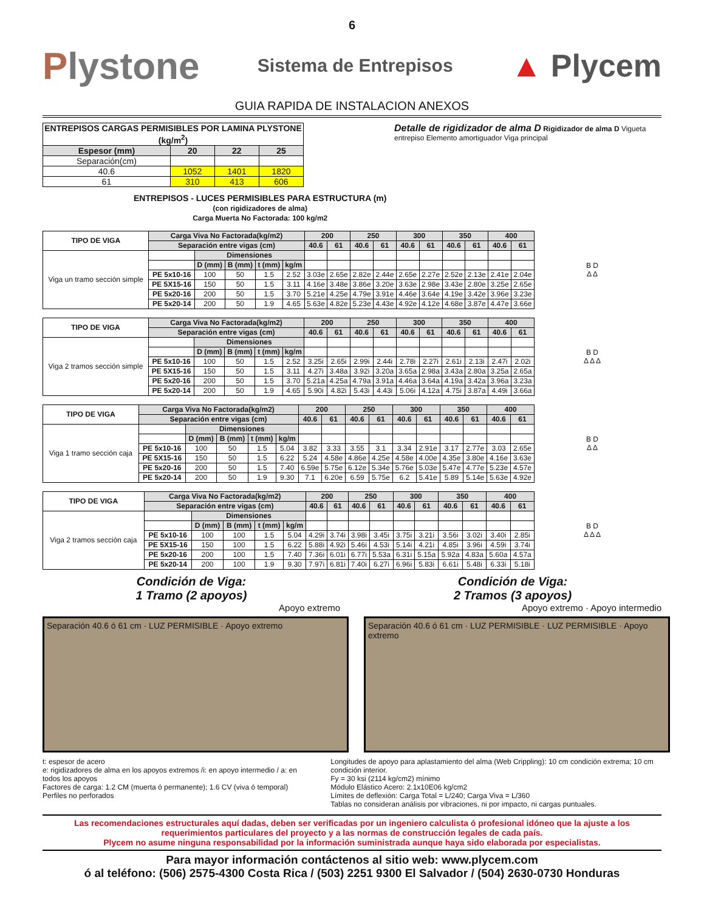6
Plystone
Sistema de Entrepisos
▲ Plycem
GUIA RAPIDA DE INSTALACION ANEXOS
| ENTREPISOS CARGAS PERMISIBLES POR LAMINA PLYSTONE (kg/m<sup>2</sup>) | | | |
| --- | --- | --- | --- |
| Espesor (mm) | 20 | 22 | 25 |
| Separación(cm) | | | |
| 40.6 | 1052 | 1401 | 1820 |
| 61 | 310 | 413 | 606 |
ENTREPISOS - LUCES PERMISIBLES PARA ESTRUCTURA (m)
(con rigidizadores de alma)
Carga Muerta No Factorada: 100 kg/m2
Detalle de rigidizador de alma D Rigidizador de alma D Vigueta entrepiso Elemento amortiguador Viga principal
| TIPO DE VIGA | Carga Viva No Factorada(kg/m2) | | | | | 200 | | 250 | | 300 | | 350 | | 400 | |
| --- | --- | --- | --- | --- | --- | --- | --- | --- | --- | --- | --- | --- | --- | --- | --- |
| | Separación entre vigas (cm) | | | | | 40.6 | 61 | 40.6 | 61 | 40.6 | 61 | 40.6 | 61 | 40.6 | 61 |
| Viga un tramo sección simple | | Dimensiones | | | | | | | | | | | | | |
| | | D (mm) | B (mm) | t (mm) | kg/m | | | | | | | | | | |
| | PE 5x10-16 | 100 | 50 | 1.5 | 2.52 | 3.03e | 2.65e | 2.82e | 2.44e | 2.65e | 2.27e | 2.52e | 2.13e | 2.41e | 2.04e |
| | PE 5X15-16 | 150 | 50 | 1.5 | 3.11 | 4.16e | 3.48e | 3.86e | 3.20e | 3.63e | 2.98e | 3.43e | 2.80e | 3.25e | 2.65e |
| | PE 5x20-16 | 200 | 50 | 1.5 | 3.70 | 5.21e | 4.25e | 4.79e | 3.91e | 4.46e | 3.64e | 4.19e | 3.42e | 3.96e | 3.23e |
| | PE 5x20-14 | 200 | 50 | 1.9 | 4.65 | 5.63e | 4.82e | 5.23e | 4.43e | 4.92e | 4.12e | 4.68e | 3.87e | 4.47e | 3.66e |
B D
Δ Δ
| TIPO DE VIGA | Carga Viva No Factorada(kg/m2) | | | | | 200 | | 250 | | 300 | | 350 | | 400 | |
| --- | --- | --- | --- | --- | --- | --- | --- | --- | --- | --- | --- | --- | --- | --- | --- |
| | Separación entre vigas (cm) | | | | | 40.6 | 61 | 40.6 | 61 | 40.6 | 61 | 40.6 | 61 | 40.6 | 61 |
| Viga 2 tramos sección simple | | Dimensiones | | | | | | | | | | | | | |
| | | D (mm) | B (mm) | t (mm) | kg/m | | | | | | | | | | |
| | PE 5x10-16 | 100 | 50 | 1.5 | 2.52 | 3.25i | 2.65i | 2.99i | 2.44i | 2.78i | 2.27i | 2.61i | 2.13i | 2.47i | 2.02i |
| | PE 5X15-16 | 150 | 50 | 1.5 | 3.11 | 4.27i | 3.48a | 3.92i | 3.20a | 3.65a | 2.98a | 3.43a | 2.80a | 3.25a | 2.65a |
| | PE 5x20-16 | 200 | 50 | 1.5 | 3.70 | 5.21a | 4.25a | 4.79a | 3.91a | 4.46a | 3.64a | 4.19a | 3.42a | 3.96a | 3.23a |
| | PE 5x20-14 | 200 | 50 | 1.9 | 4.65 | 5.90i | 4.82i | 5.43i | 4.43i | 5.06i | 4.12a | 4.75i | 3.87a | 4.49i | 3.66a |
B D
Δ Δ Δ
| TIPO DE VIGA | Carga Viva No Factorada(kg/m2) | | | | | 200 | | 250 | | 300 | | 350 | | 400 | |
| --- | --- | --- | --- | --- | --- | --- | --- | --- | --- | --- | --- | --- | --- | --- | --- |
| | Separación entre vigas (cm) | | | | | 40.6 | 61 | 40.6 | 61 | 40.6 | 61 | 40.6 | 61 | 40.6 | 61 |
| Viga 1 tramo sección caja | | Dimensiones | | | | | | | | | | | | | |
| | | D (mm) | B (mm) | t (mm) | kg/m | | | | | | | | | | |
| | PE 5x10-16 | 100 | 50 | 1.5 | 5.04 | 3.82 | 3.33 | 3.55 | 3.1 | 3.34 | 2.91e | 3.17 | 2.77e | 3.03 | 2.65e |
| | PE 5X15-16 | 150 | 50 | 1.5 | 6.22 | 5.24 | 4.58e | 4.86e | 4.25e | 4.58e | 4.00e | 4.35e | 3.80e | 4.16e | 3.63e |
| | PE 5x20-16 | 200 | 50 | 1.5 | 7.40 | 6.59e | 5.75e | 6.12e | 5.34e | 5.76e | 5.03e | 5.47e | 4.77e | 5.23e | 4.57e |
| | PE 5x20-14 | 200 | 50 | 1.9 | 9.30 | 7.1 | 6.20e | 6.59 | 5.75e | 6.2 | 5.41e | 5.89 | 5.14e | 5.63e | 4.92e |
B D
Δ Δ
| TIPO DE VIGA | Carga Viva No Factorada(kg/m2) | | | | | 200 | | 250 | | 300 | | 350 | | 400 | |
| --- | --- | --- | --- | --- | --- | --- | --- | --- | --- | --- | --- | --- | --- | --- | --- |
| | Separación entre vigas (cm) | | | | | 40.6 | 61 | 40.6 | 61 | 40.6 | 61 | 40.6 | 61 | 40.6 | 61 |
| Viga 2 tramos sección caja | | Dimensiones | | | | | | | | | | | | | |
| | | D (mm) | B (mm) | t (mm) | kg/m | | | | | | | | | | |
| | PE 5x10-16 | 100 | 100 | 1.5 | 5.04 | 4.29i | 3.74i | 3.98i | 3.45i | 3.75i | 3.21i | 3.56i | 3.02i | 3.40i | 2.85i |
| | PE 5X15-16 | 150 | 100 | 1.5 | 6.22 | 5.88i | 4.92i | 5.46i | 4.53i | 5.14i | 4.21i | 4.85i | 3.96i | 4.59i | 3.74i |
| | PE 5x20-16 | 200 | 100 | 1.5 | 7.40 | 7.36i | 6.01i | 6.77i | 5.53a | 6.31i | 5.15a | 5.92a | 4.83a | 5.60a | 4.57a |
| | PE 5x20-14 | 200 | 100 | 1.9 | 9.30 | 7.97i | 6.81i | 7.40i | 6.27i | 6.96i | 5.83i | 6.61i | 5.48i | 6.33i | 5.18i |
B D
Δ Δ Δ
Condición de Viga:
1 Tramo (2 apoyos)
Apoyo extremo
Separación 40.6 ó 61 cm · LUZ PERMISIBLE · Apoyo extremo
Condición de Viga:
2 Tramos (3 apoyos)
Apoyo extremo · Apoyo intermedio
Separación 40.6 ó 61 cm · LUZ PERMISIBLE · LUZ PERMISIBLE · Apoyo extremo
t: espesor de acero
e: rigidizadores de alma en los apoyos extremos /i: en apoyo intermedio / a: en todos los apoyos
Factores de carga: 1.2 CM (muerta ó permanente); 1.6 CV (viva ó temporal)
Perfiles no perforados
Longitudes de apoyo para aplastamiento del alma (Web Crippling): 10 cm condición extrema; 10 cm condición interior.
Fy = 30 ksi (2114 kg/cm2) mínimo
Módulo Elástico Acero: 2.1x10E06 kg/cm2
Límites de deflexión: Carga Total = L/240; Carga Viva = L/360
Tablas no consideran análisis por vibraciones, ni por impacto, ni cargas puntuales.
Las recomendaciones estructurales aquí dadas, deben ser verificadas por un ingeniero calculista ó profesional idóneo que la ajuste a los requerimientos particulares del proyecto y a las normas de construcción legales de cada país.
Plycem no asume ninguna responsabilidad por la información suministrada aunque haya sido elaborada por especialistas.
Para mayor información contáctenos al sitio web: www.plycem.com
ó al teléfono: (506) 2575-4300 Costa Rica / (503) 2251 9300 El Salvador / (504) 2630-0730 Honduras